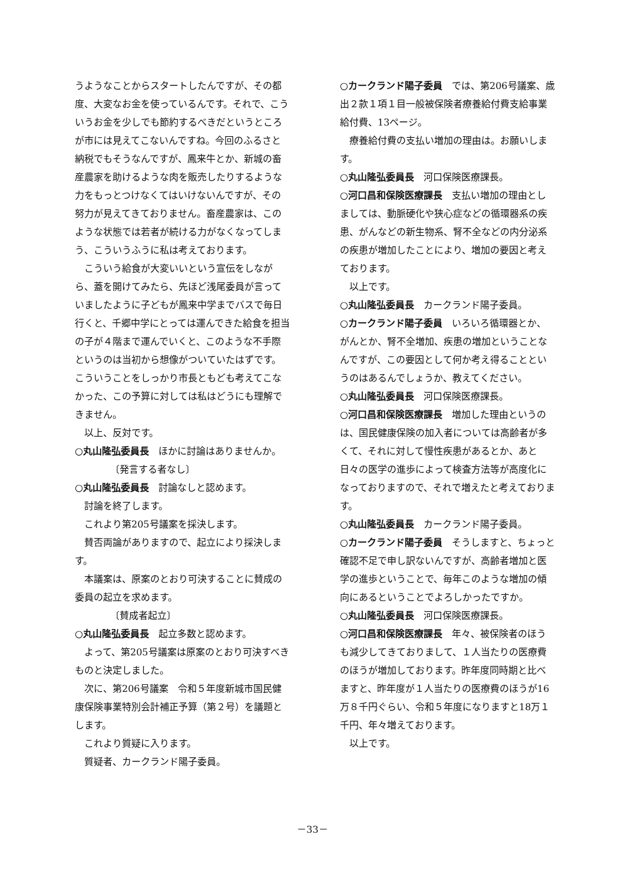うようなことからスタートしたんですが、その都度、大変なお金を使っているんです。それで、こういうお金を少しでも節約するべきだというところが市には見えてこないんですね。今回のふるさと納税でもそうなんですが、鳳来牛とか、新城の畜産農家を助けるような肉を販売したりするような力をもっとつけなくてはいけないんですが、その努力が見えてきておりません。畜産農家は、このような状態では若者が続ける力がなくなってしまう、こういうふうに私は考えております。
こういう給食が大変いいという宣伝をしながら、蓋を開けてみたら、先ほど浅尾委員が言っていましたように子どもが鳳来中学までバスで毎日行くと、千郷中学にとっては運んできた給食を担当の子が４階まで運んでいくと、このような不手際というのは当初から想像がついていたはずです。こういうことをしっかり市長ともども考えてこなかった、この予算に対しては私はどうにも理解できません。
以上、反対です。
○丸山隆弘委員長　ほかに討論はありませんか。
〔発言する者なし〕
○丸山隆弘委員長　討論なしと認めます。
討論を終了します。
これより第205号議案を採決します。
賛否両論がありますので、起立により採決します。
本議案は、原案のとおり可決することに賛成の委員の起立を求めます。
〔賛成者起立〕
○丸山隆弘委員長　起立多数と認めます。
よって、第205号議案は原案のとおり可決すべきものと決定しました。
次に、第206号議案　令和５年度新城市国民健康保険事業特別会計補正予算（第２号）を議題とします。
これより質疑に入ります。
質疑者、カークランド陽子委員。
○カークランド陽子委員　では、第206号議案、歳出２款１項１目一般被保険者療養給付費支給事業給付費、13ページ。
療養給付費の支払い増加の理由は。お願いします。
○丸山隆弘委員長　河口保険医療課長。
○河口昌和保険医療課長　支払い増加の理由としましては、動脈硬化や狭心症などの循環器系の疾患、がんなどの新生物系、腎不全などの内分泌系の疾患が増加したことにより、増加の要因と考えております。
以上です。
○丸山隆弘委員長　カークランド陽子委員。
○カークランド陽子委員　いろいろ循環器とか、がんとか、腎不全増加、疾患の増加ということなんですが、この要因として何か考え得ることというのはあるんでしょうか、教えてください。
○丸山隆弘委員長　河口保険医療課長。
○河口昌和保険医療課長　増加した理由というのは、国民健康保険の加入者については高齢者が多くて、それに対して慢性疾患があるとか、あと日々の医学の進歩によって検査方法等が高度化になっておりますので、それで増えたと考えております。
○丸山隆弘委員長　カークランド陽子委員。
○カークランド陽子委員　そうしますと、ちょっと確認不足で申し訳ないんですが、高齢者増加と医学の進歩ということで、毎年このような増加の傾向にあるということでよろしかったですか。
○丸山隆弘委員長　河口保険医療課長。
○河口昌和保険医療課長　年々、被保険者のほうも減少してきておりまして、１人当たりの医療費のほうが増加しております。昨年度同時期と比べますと、昨年度が１人当たりの医療費のほうが16万８千円ぐらい、令和５年度になりますと18万１千円、年々増えております。
以上です。
－33－